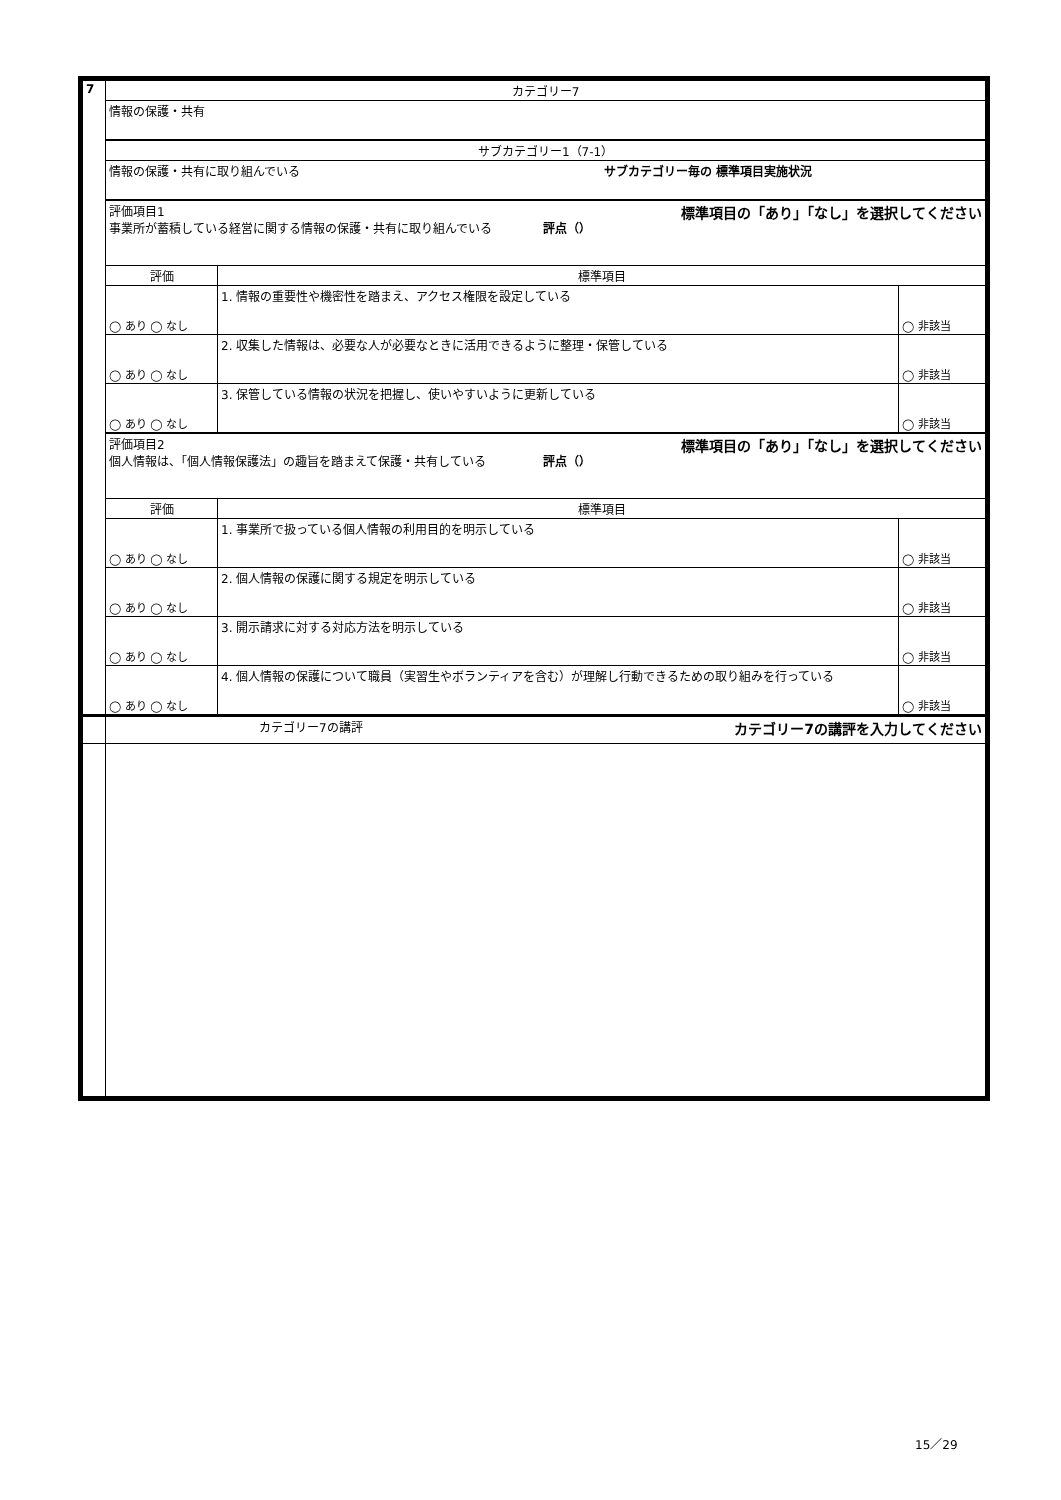| 7 | カテゴリー7 | | |
| | 情報の保護・共有 | | |
| | サブカテゴリー1（7-1） | | |
| | 情報の保護・共有に取り組んでいる サブカテゴリー毎の 標準項目実施状況 | | |
| | 評価項目1 標準項目の「あり」「なし」を選択してください 事業所が蓄積している経営に関する情報の保護・共有に取り組んでいる 評点（） | | |
| | 評価 | 標準項目 | |
| | ◯ あり ◯ なし | 1. 情報の重要性や機密性を踏まえ、アクセス権限を設定している | ◯ 非該当 |
| | ◯ あり ◯ なし | 2. 収集した情報は、必要な人が必要なときに活用できるように整理・保管している | ◯ 非該当 |
| | ◯ あり ◯ なし | 3. 保管している情報の状況を把握し、使いやすいように更新している | ◯ 非該当 |
| | 評価項目2 標準項目の「あり」「なし」を選択してください 個人情報は、「個人情報保護法」の趣旨を踏まえて保護・共有している 評点（） | | |
| | 評価 | 標準項目 | |
| | ◯ あり ◯ なし | 1. 事業所で扱っている個人情報の利用目的を明示している | ◯ 非該当 |
| | ◯ あり ◯ なし | 2. 個人情報の保護に関する規定を明示している | ◯ 非該当 |
| | ◯ あり ◯ なし | 3. 開示請求に対する対応方法を明示している | ◯ 非該当 |
| | ◯ あり ◯ なし | 4. 個人情報の保護について職員（実習生やボランティアを含む）が理解し行動できるための取り組みを行っている | ◯ 非該当 |
| | カテゴリー7の講評 カテゴリー7の講評を入力してください |
15／29